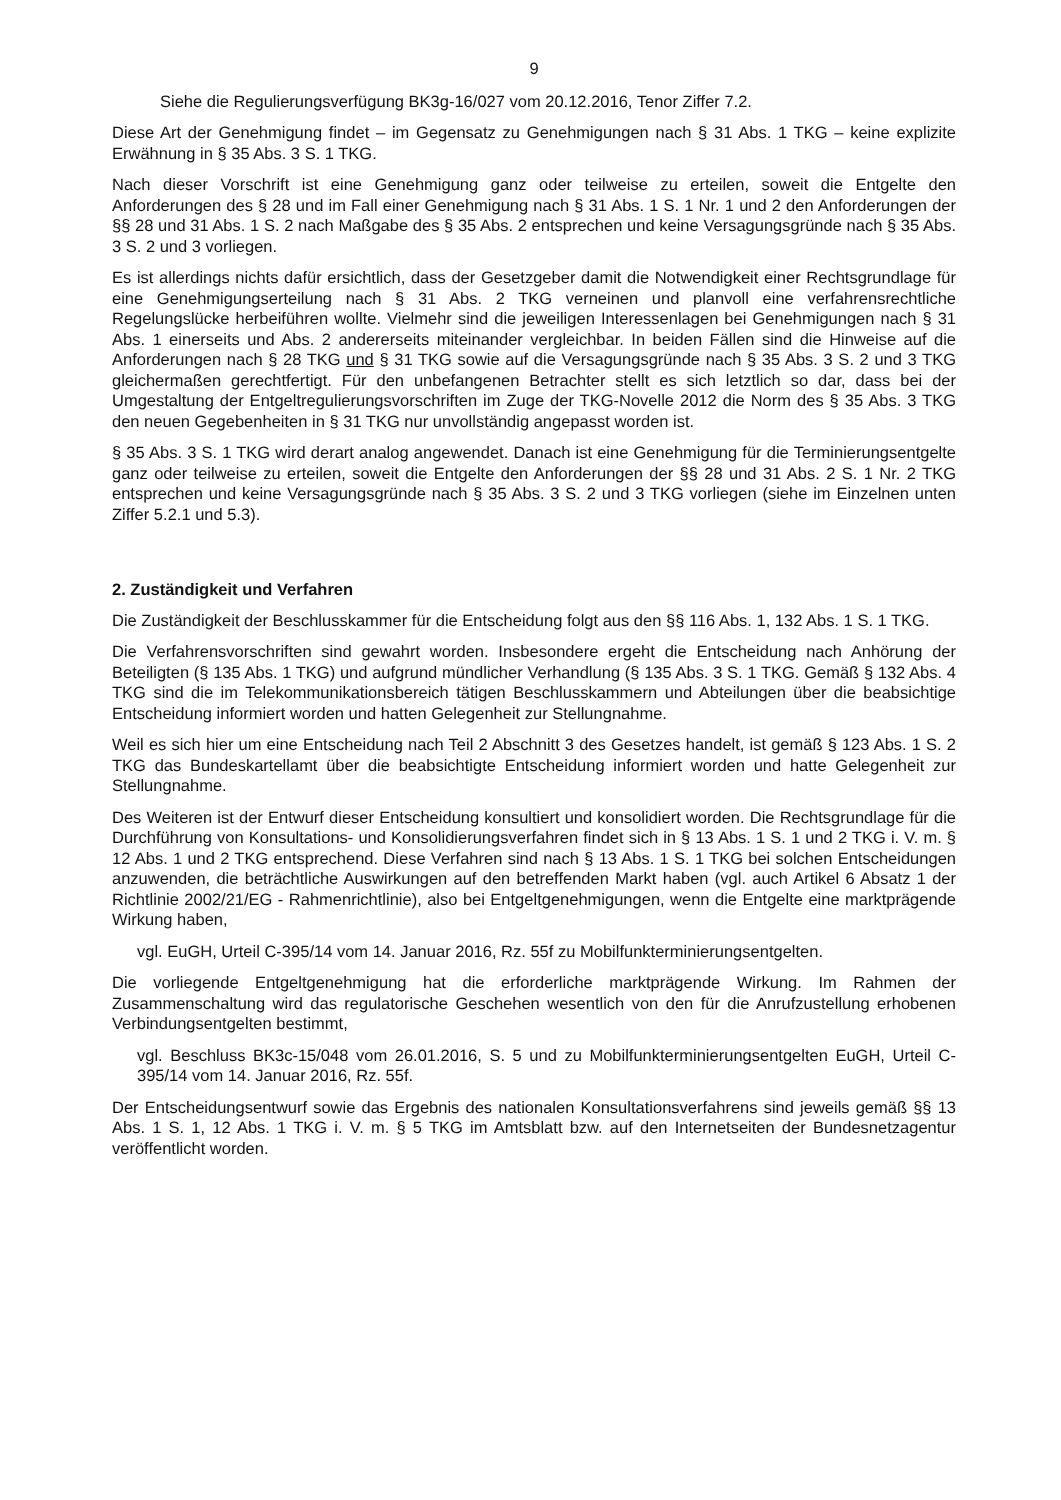9
Siehe die Regulierungsverfügung BK3g-16/027 vom 20.12.2016, Tenor Ziffer 7.2.
Diese Art der Genehmigung findet – im Gegensatz zu Genehmigungen nach § 31 Abs. 1 TKG – keine explizite Erwähnung in § 35 Abs. 3 S. 1 TKG.
Nach dieser Vorschrift ist eine Genehmigung ganz oder teilweise zu erteilen, soweit die Entgelte den Anforderungen des § 28 und im Fall einer Genehmigung nach § 31 Abs. 1 S. 1 Nr. 1 und 2 den Anforderungen der §§ 28 und 31 Abs. 1 S. 2 nach Maßgabe des § 35 Abs. 2 entsprechen und keine Versagungsgründe nach § 35 Abs. 3 S. 2 und 3 vorliegen.
Es ist allerdings nichts dafür ersichtlich, dass der Gesetzgeber damit die Notwendigkeit einer Rechtsgrundlage für eine Genehmigungserteilung nach § 31 Abs. 2 TKG verneinen und planvoll eine verfahrensrechtliche Regelungslücke herbeiführen wollte. Vielmehr sind die jeweiligen Interessenlagen bei Genehmigungen nach § 31 Abs. 1 einerseits und Abs. 2 andererseits miteinander vergleichbar. In beiden Fällen sind die Hinweise auf die Anforderungen nach § 28 TKG und § 31 TKG sowie auf die Versagungsgründe nach § 35 Abs. 3 S. 2 und 3 TKG gleichermaßen gerechtfertigt. Für den unbefangenen Betrachter stellt es sich letztlich so dar, dass bei der Umgestaltung der Entgeltregulierungsvorschriften im Zuge der TKG-Novelle 2012 die Norm des § 35 Abs. 3 TKG den neuen Gegebenheiten in § 31 TKG nur unvollständig angepasst worden ist.
§ 35 Abs. 3 S. 1 TKG wird derart analog angewendet. Danach ist eine Genehmigung für die Terminierungsentgelte ganz oder teilweise zu erteilen, soweit die Entgelte den Anforderungen der §§ 28 und 31 Abs. 2 S. 1 Nr. 2 TKG entsprechen und keine Versagungsgründe nach § 35 Abs. 3 S. 2 und 3 TKG vorliegen (siehe im Einzelnen unten Ziffer 5.2.1 und 5.3).
2. Zuständigkeit und Verfahren
Die Zuständigkeit der Beschlusskammer für die Entscheidung folgt aus den §§ 116 Abs. 1, 132 Abs. 1 S. 1 TKG.
Die Verfahrensvorschriften sind gewahrt worden. Insbesondere ergeht die Entscheidung nach Anhörung der Beteiligten (§ 135 Abs. 1 TKG) und aufgrund mündlicher Verhandlung (§ 135 Abs. 3 S. 1 TKG. Gemäß § 132 Abs. 4 TKG sind die im Telekommunikationsbereich tätigen Beschlusskammern und Abteilungen über die beabsichtige Entscheidung informiert worden und hatten Gelegenheit zur Stellungnahme.
Weil es sich hier um eine Entscheidung nach Teil 2 Abschnitt 3 des Gesetzes handelt, ist gemäß § 123 Abs. 1 S. 2 TKG das Bundeskartellamt über die beabsichtigte Entscheidung informiert worden und hatte Gelegenheit zur Stellungnahme.
Des Weiteren ist der Entwurf dieser Entscheidung konsultiert und konsolidiert worden. Die Rechtsgrundlage für die Durchführung von Konsultations- und Konsolidierungsverfahren findet sich in § 13 Abs. 1 S. 1 und 2 TKG i. V. m. § 12 Abs. 1 und 2 TKG entsprechend. Diese Verfahren sind nach § 13 Abs. 1 S. 1 TKG bei solchen Entscheidungen anzuwenden, die beträchtliche Auswirkungen auf den betreffenden Markt haben (vgl. auch Artikel 6 Absatz 1 der Richtlinie 2002/21/EG - Rahmenrichtlinie), also bei Entgeltgenehmigungen, wenn die Entgelte eine marktprägende Wirkung haben,
vgl. EuGH, Urteil C-395/14 vom 14. Januar 2016, Rz. 55f zu Mobilfunkterminierungsentgelten.
Die vorliegende Entgeltgenehmigung hat die erforderliche marktprägende Wirkung. Im Rahmen der Zusammenschaltung wird das regulatorische Geschehen wesentlich von den für die Anrufzustellung erhobenen Verbindungsentgelten bestimmt,
vgl. Beschluss BK3c-15/048 vom 26.01.2016, S. 5 und zu Mobilfunkterminierungsentgelten EuGH, Urteil C-395/14 vom 14. Januar 2016, Rz. 55f.
Der Entscheidungsentwurf sowie das Ergebnis des nationalen Konsultationsverfahrens sind jeweils gemäß §§ 13 Abs. 1 S. 1, 12 Abs. 1 TKG i. V. m. § 5 TKG im Amtsblatt bzw. auf den Internetseiten der Bundesnetzagentur veröffentlicht worden.